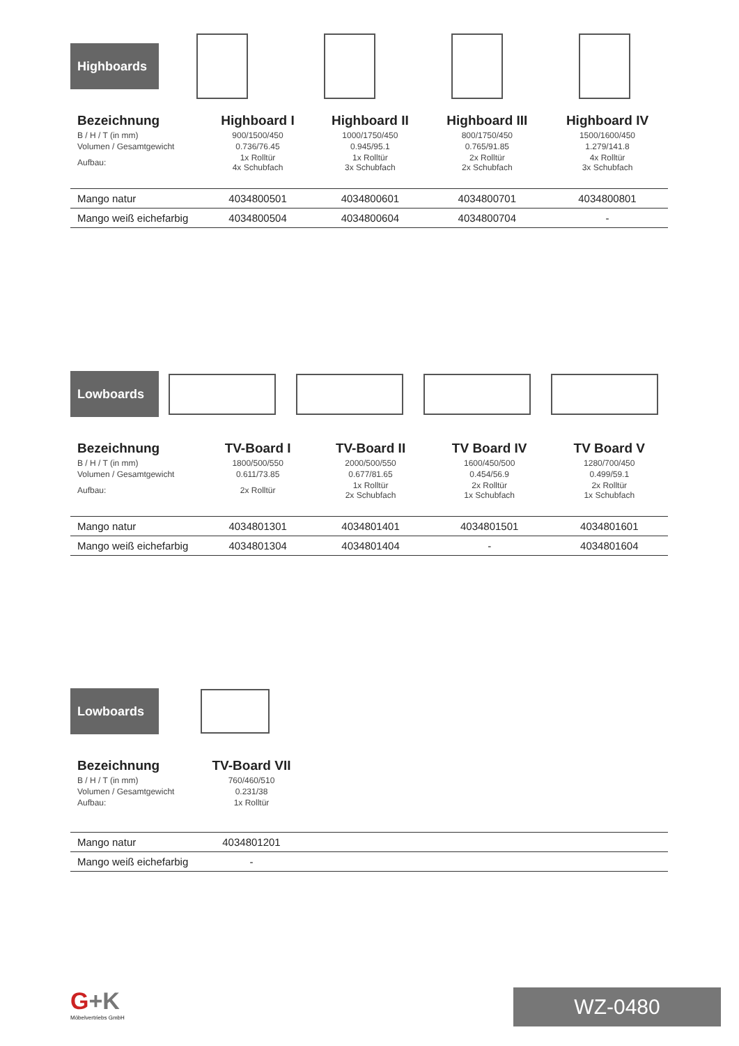Highboards
| Bezeichnung | Highboard I | Highboard II | Highboard III | Highboard IV |
| --- | --- | --- | --- | --- |
| B / H / T (in mm) | 900/1500/450 | 1000/1750/450 | 800/1750/450 | 1500/1600/450 |
| Volumen / Gesamtgewicht | 0.736/76.45 | 0.945/95.1 | 0.765/91.85 | 1.279/141.8 |
| Aufbau: | 1x Rolltür 4x Schubfach | 1x Rolltür 3x Schubfach | 2x Rolltür 2x Schubfach | 4x Rolltür 3x Schubfach |
| Mango natur | 4034800501 | 4034800601 | 4034800701 | 4034800801 |
| Mango weiß eichefarbig | 4034800504 | 4034800604 | 4034800704 | - |
Lowboards
| Bezeichnung | TV-Board I | TV-Board II | TV Board IV | TV Board V |
| --- | --- | --- | --- | --- |
| B / H / T (in mm) | 1800/500/550 | 2000/500/550 | 1600/450/500 | 1280/700/450 |
| Volumen / Gesamtgewicht | 0.611/73.85 | 0.677/81.65 | 0.454/56.9 | 0.499/59.1 |
| Aufbau: | 2x Rolltür | 1x Rolltür 2x Schubfach | 2x Rolltür 1x Schubfach | 2x Rolltür 1x Schubfach |
| Mango natur | 4034801301 | 4034801401 | 4034801501 | 4034801601 |
| Mango weiß eichefarbig | 4034801304 | 4034801404 | - | 4034801604 |
Lowboards
| Bezeichnung | TV-Board VII | |
| --- | --- | --- |
| B / H / T (in mm) | 760/460/510 | |
| Volumen / Gesamtgewicht | 0.231/38 | |
| Aufbau: | 1x Rolltür | |
| Mango natur | 4034801201 | |
| Mango weiß eichefarbig | - | |
G+K
Möbelvertriebs GmbH
WZ-0480